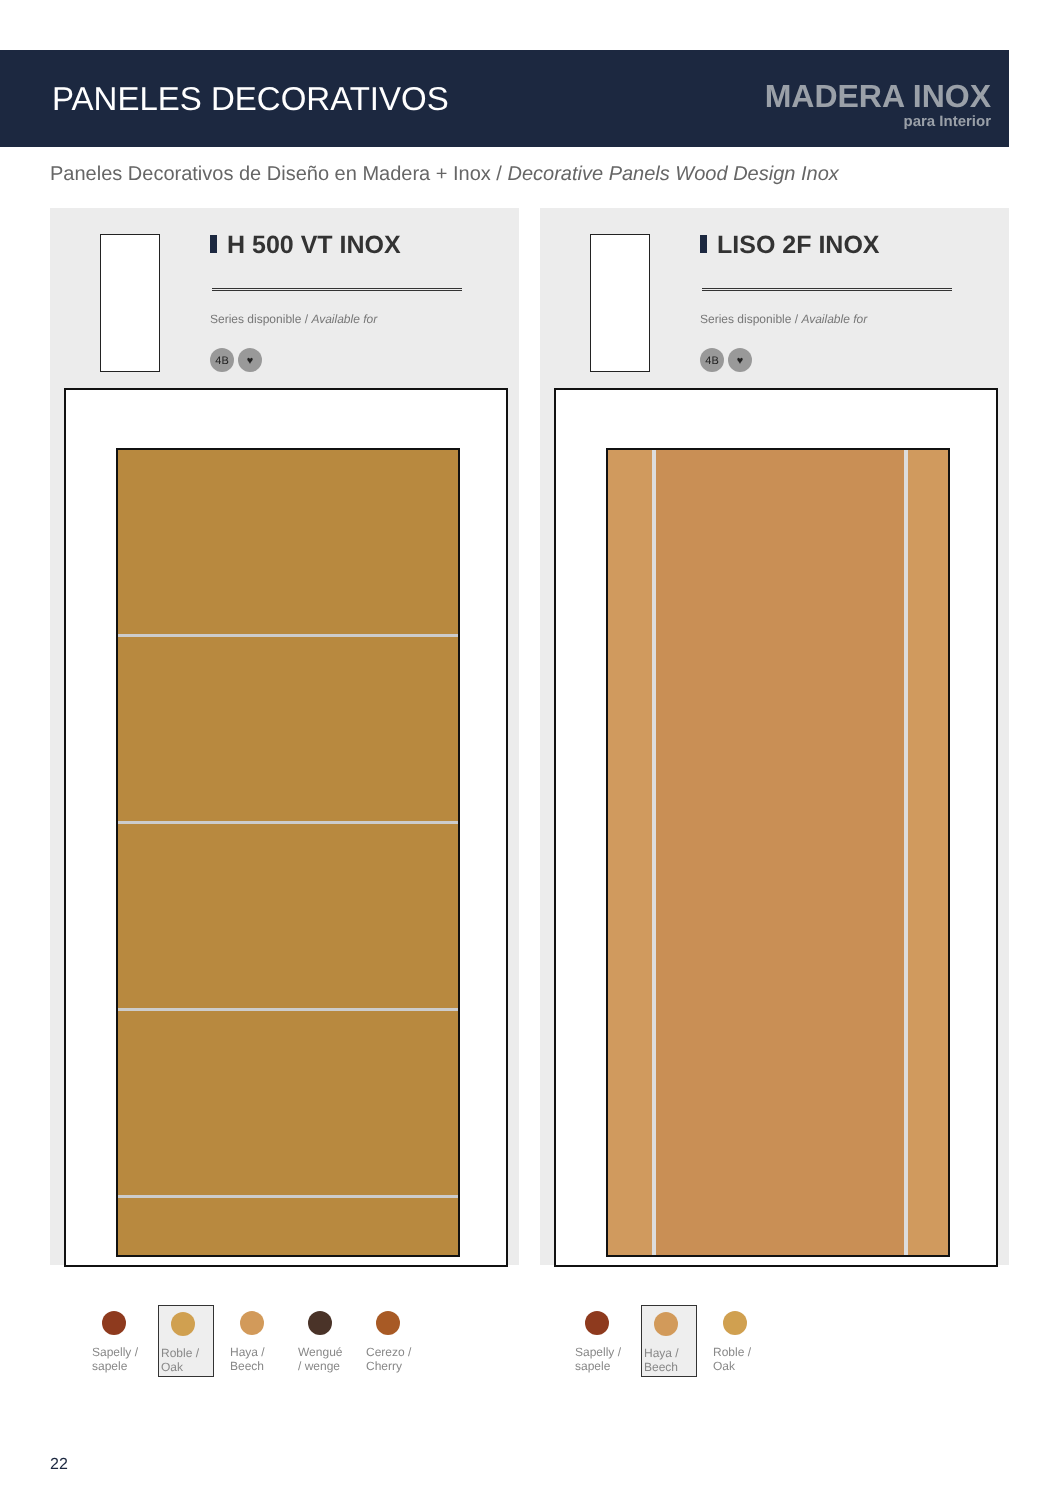PANELES DECORATIVOS
MADERA INOX
para Interior
Paneles Decorativos de Diseño en Madera + Inox / Decorative Panels Wood Design Inox
H 500 VT INOX
Series disponible / Available for
4B ♥
LISO 2F INOX
Series disponible / Available for
4B ♥
Sapelly / sapele
Roble / Oak
Haya / Beech
Wengué / wenge
Cerezo / Cherry
Sapelly / sapele
Haya / Beech
Roble / Oak
22